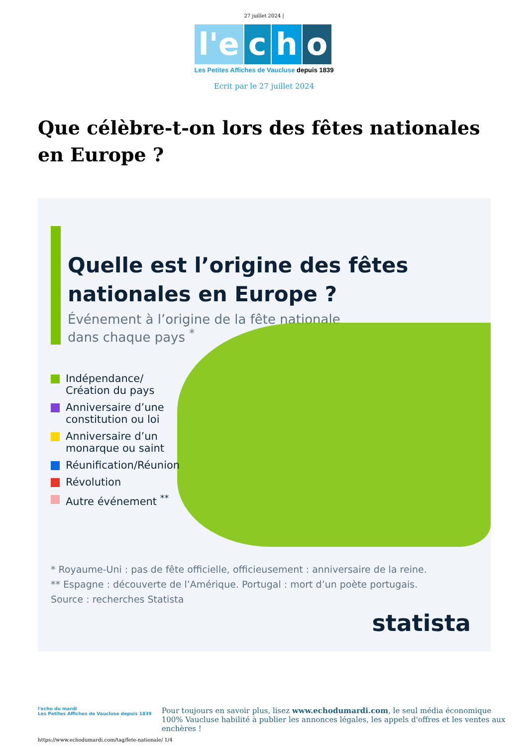27 juillet 2024 |
l'e c h o
Les Petites Affiches de Vaucluse depuis 1839
Ecrit par le 27 juillet 2024
Que célèbre-t-on lors des fêtes nationales en Europe ?
Quelle est l’origine des fêtes
nationales en Europe ?
Événement à l’origine de la fête nationale
dans chaque pays <sup>*</sup>
Indépendance/
Création du pays
Anniversaire d’une
constitution ou loi
Anniversaire d’un
monarque ou saint
Réunification/Réunion
Révolution
Autre événement <sup>**</sup>
* Royaume-Uni : pas de fête officielle, officieusement : anniversaire de la reine.
** Espagne : découverte de l’Amérique. Portugal : mort d’un poète portugais.
Source : recherches Statista
statista
l'echo du mardi
Les Petites Affiches de Vaucluse depuis 1839
Pour toujours en savoir plus, lisez www.echodumardi.com, le seul média économique 100% Vaucluse habilité à publier les annonces légales, les appels d'offres et les ventes aux enchères !
https://www.echodumardi.com/tag/fete-nationale/ 1/4